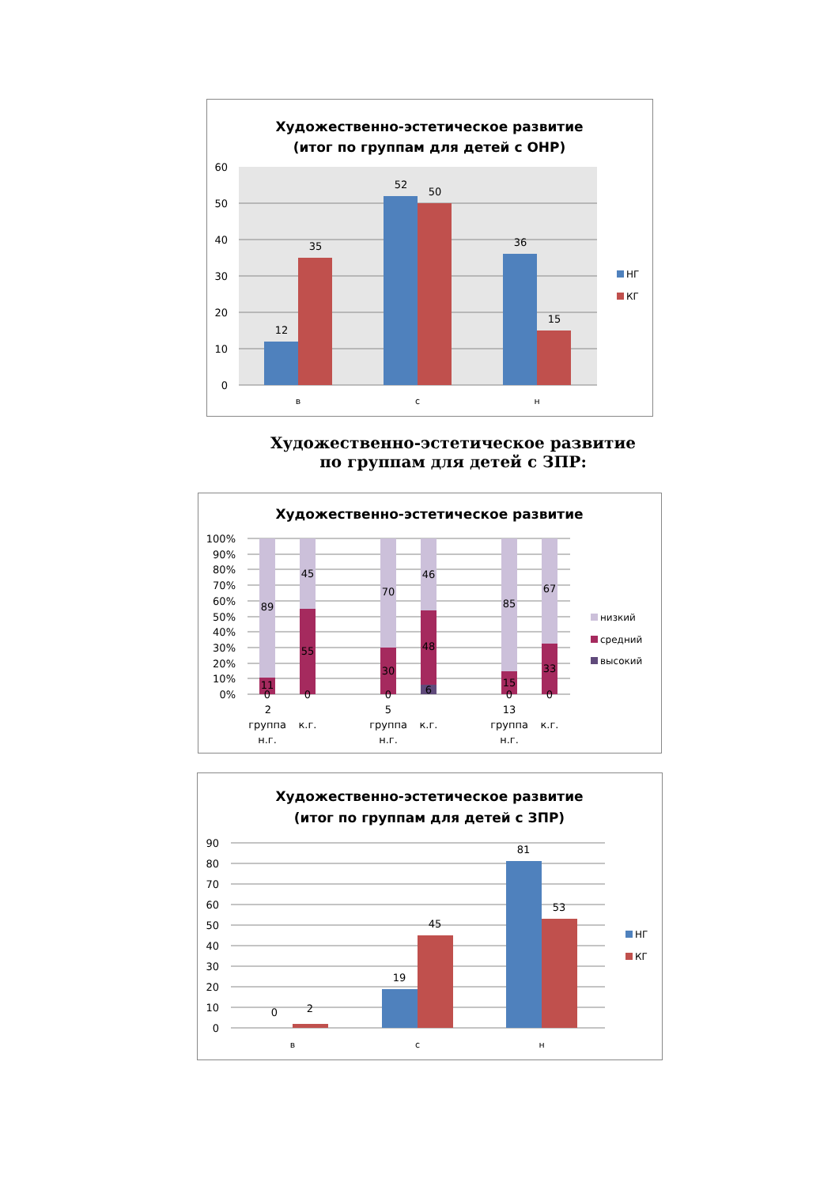Художественно-эстетическое развитие
(итог по группам для детей с ОНР)
60
50
40
30
20
10
0
12
35
52
50
36
15
в
с
н
НГ
КГ
Художественно-эстетическое развитие
по группам для детей с ЗПР:
Художественно-эстетическое развитие
100%
90%
80%
70%
60%
50%
40%
30%
20%
10%
0%
89
11
0
45
55
0
70
30
0
46
48
6
85
15
0
67
33
0
2
группа
н.г.
к.г.
5
группа
н.г.
к.г.
13
группа
н.г.
к.г.
низкий
средний
высокий
Художественно-эстетическое развитие
(итог по группам для детей с ЗПР)
90
80
70
60
50
40
30
20
10
0
0
2
19
45
81
53
в
с
н
НГ
КГ